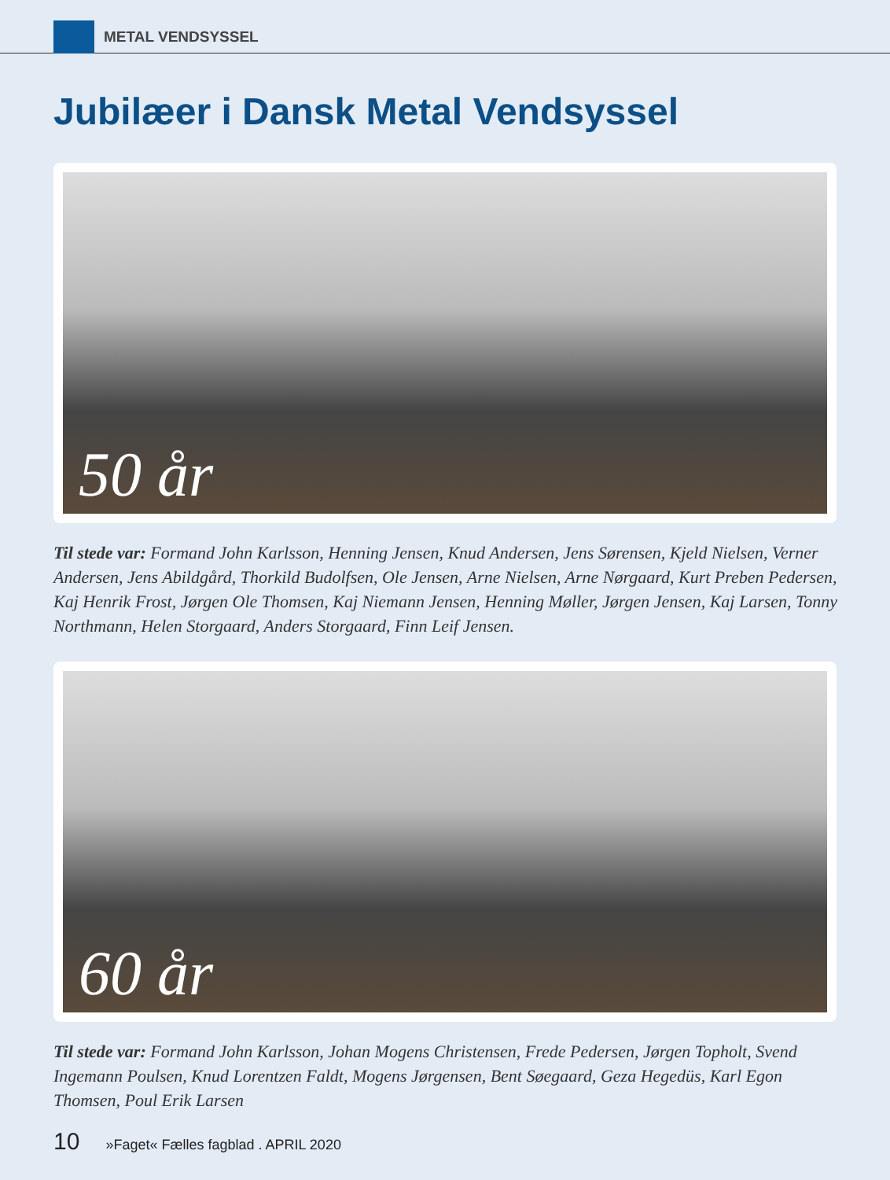METAL VENDSYSSEL
Jubilæer i Dansk Metal Vendsyssel
50 år
Til stede var: Formand John Karlsson, Henning Jensen, Knud Andersen, Jens Sørensen, Kjeld Nielsen, Verner Andersen, Jens Abildgård, Thorkild Budolfsen, Ole Jensen, Arne Nielsen, Arne Nørgaard, Kurt Preben Pedersen, Kaj Henrik Frost, Jørgen Ole Thomsen, Kaj Niemann Jensen, Henning Møller, Jørgen Jensen, Kaj Larsen, Tonny Northmann, Helen Storgaard, Anders Storgaard, Finn Leif Jensen.
60 år
Til stede var: Formand John Karlsson, Johan Mogens Christensen, Frede Pedersen, Jørgen Topholt, Svend Ingemann Poulsen, Knud Lorentzen Faldt, Mogens Jørgensen, Bent Søegaard, Geza Hegedüs, Karl Egon Thomsen, Poul Erik Larsen
10 »Faget« Fælles fagblad . APRIL 2020